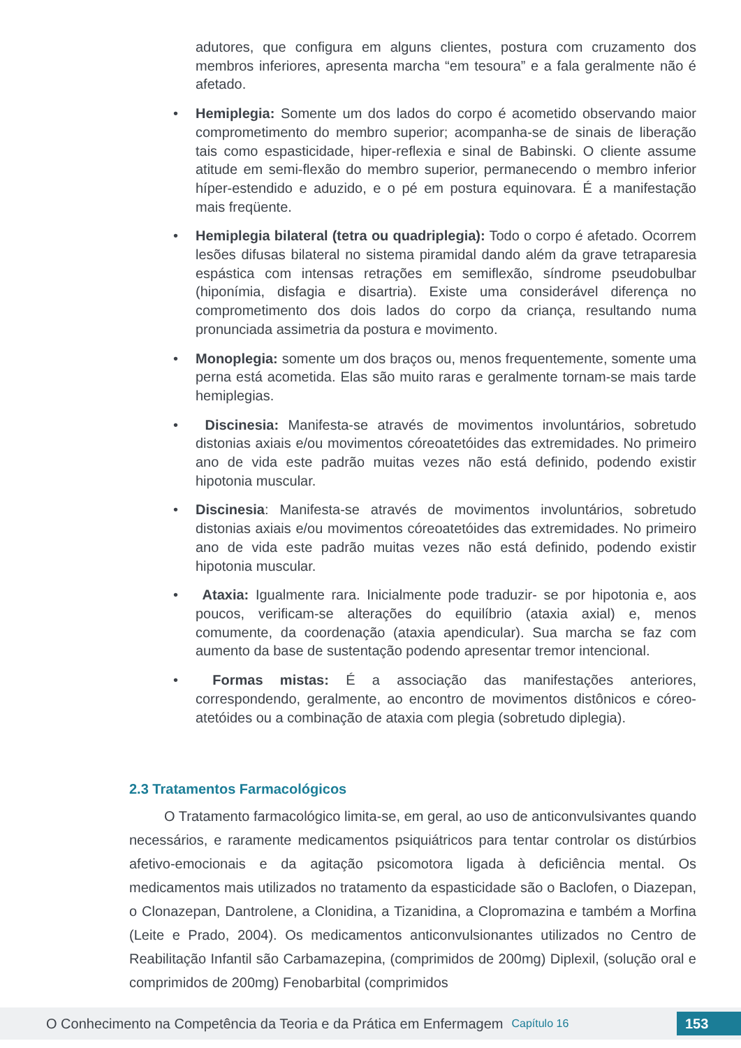adutores, que configura em alguns clientes, postura com cruzamento dos membros inferiores, apresenta marcha “em tesoura” e a fala geralmente não é afetado.
• Hemiplegia: Somente um dos lados do corpo é acometido observando maior comprometimento do membro superior; acompanha-se de sinais de liberação tais como espasticidade, hiper-reflexia e sinal de Babinski. O cliente assume atitude em semi-flexão do membro superior, permanecendo o membro inferior híper-estendido e aduzido, e o pé em postura equinovara. É a manifestação mais freqüente.
• Hemiplegia bilateral (tetra ou quadriplegia): Todo o corpo é afetado. Ocorrem lesões difusas bilateral no sistema piramidal dando além da grave tetraparesia espástica com intensas retrações em semiflexão, síndrome pseudobulbar (hiponímia, disfagia e disartria). Existe uma considerável diferença no comprometimento dos dois lados do corpo da criança, resultando numa pronunciada assimetria da postura e movimento.
• Monoplegia: somente um dos braços ou, menos frequentemente, somente uma perna está acometida. Elas são muito raras e geralmente tornam-se mais tarde hemiplegias.
• Discinesia: Manifesta-se através de movimentos involuntários, sobretudo distonias axiais e/ou movimentos córeoatetóides das extremidades. No primeiro ano de vida este padrão muitas vezes não está definido, podendo existir hipotonia muscular.
• Discinesia: Manifesta-se através de movimentos involuntários, sobretudo distonias axiais e/ou movimentos córeoatetóides das extremidades. No primeiro ano de vida este padrão muitas vezes não está definido, podendo existir hipotonia muscular.
• Ataxia: Igualmente rara. Inicialmente pode traduzir- se por hipotonia e, aos poucos, verificam-se alterações do equilíbrio (ataxia axial) e, menos comumente, da coordenação (ataxia apendicular). Sua marcha se faz com aumento da base de sustentação podendo apresentar tremor intencional.
• Formas mistas: É a associação das manifestações anteriores, correspondendo, geralmente, ao encontro de movimentos distônicos e córeo-atetóides ou a combinação de ataxia com plegia (sobretudo diplegia).
2.3 Tratamentos Farmacológicos
O Tratamento farmacológico limita-se, em geral, ao uso de anticonvulsivantes quando necessários, e raramente medicamentos psiquiátricos para tentar controlar os distúrbios afetivo-emocionais e da agitação psicomotora ligada à deficiência mental. Os medicamentos mais utilizados no tratamento da espasticidade são o Baclofen, o Diazepan, o Clonazepan, Dantrolene, a Clonidina, a Tizanidina, a Clopromazina e também a Morfina (Leite e Prado, 2004). Os medicamentos anticonvulsionantes utilizados no Centro de Reabilitação Infantil são Carbamazepina, (comprimidos de 200mg) Diplexil, (solução oral e comprimidos de 200mg) Fenobarbital (comprimidos
O Conhecimento na Competência da Teoria e da Prática em Enfermagem Capítulo 16 153